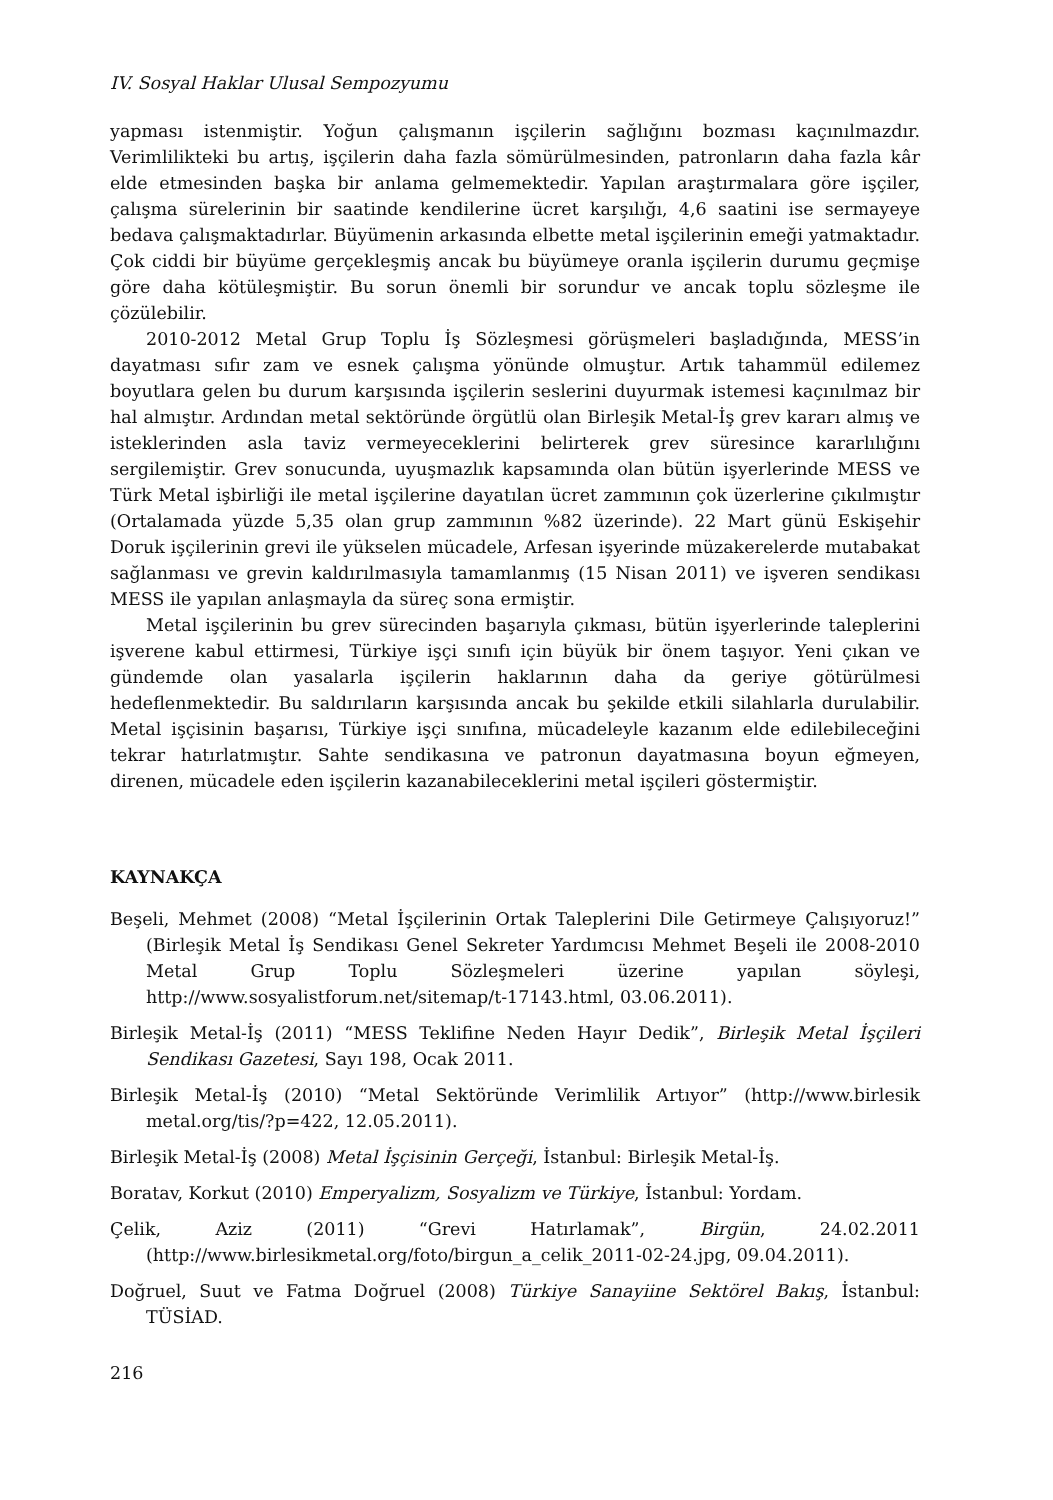IV. Sosyal Haklar Ulusal Sempozyumu
yapması istenmiştir. Yoğun çalışmanın işçilerin sağlığını bozması kaçınılmazdır. Verimlilikteki bu artış, işçilerin daha fazla sömürülmesinden, patronların daha fazla kâr elde etmesinden başka bir anlama gelmemektedir. Yapılan araştırmalara göre işçiler, çalışma sürelerinin bir saatinde kendilerine ücret karşılığı, 4,6 saatini ise sermayeye bedava çalışmaktadırlar. Büyümenin arkasında elbette metal işçilerinin emeği yatmaktadır. Çok ciddi bir büyüme gerçekleşmiş ancak bu büyümeye oranla işçilerin durumu geçmişe göre daha kötüleşmiştir. Bu sorun önemli bir sorundur ve ancak toplu sözleşme ile çözülebilir.
2010-2012 Metal Grup Toplu İş Sözleşmesi görüşmeleri başladığında, MESS’in dayatması sıfır zam ve esnek çalışma yönünde olmuştur. Artık tahammül edilemez boyutlara gelen bu durum karşısında işçilerin seslerini duyurmak istemesi kaçınılmaz bir hal almıştır. Ardından metal sektöründe örgütlü olan Birleşik Metal-İş grev kararı almış ve isteklerinden asla taviz vermeyeceklerini belirterek grev süresince kararlılığını sergilemiştir. Grev sonucunda, uyuşmazlık kapsamında olan bütün işyerlerinde MESS ve Türk Metal işbirliği ile metal işçilerine dayatılan ücret zammının çok üzerlerine çıkılmıştır (Ortalamada yüzde 5,35 olan grup zammının %82 üzerinde). 22 Mart günü Eskişehir Doruk işçilerinin grevi ile yükselen mücadele, Arfesan işyerinde müzakerelerde mutabakat sağlanması ve grevin kaldırılmasıyla tamamlanmış (15 Nisan 2011) ve işveren sendikası MESS ile yapılan anlaşmayla da süreç sona ermiştir.
Metal işçilerinin bu grev sürecinden başarıyla çıkması, bütün işyerlerinde taleplerini işverene kabul ettirmesi, Türkiye işçi sınıfı için büyük bir önem taşıyor. Yeni çıkan ve gündemde olan yasalarla işçilerin haklarının daha da geriye götürülmesi hedeflenmektedir. Bu saldırıların karşısında ancak bu şekilde etkili silahlarla durulabilir. Metal işçisinin başarısı, Türkiye işçi sınıfına, mücadeleyle kazanım elde edilebileceğini tekrar hatırlatmıştır. Sahte sendikasına ve patronun dayatmasına boyun eğmeyen, direnen, mücadele eden işçilerin kazanabileceklerini metal işçileri göstermiştir.
KAYNAKÇA
Beşeli, Mehmet (2008) “Metal İşçilerinin Ortak Taleplerini Dile Getirmeye Çalışıyoruz!” (Birleşik Metal İş Sendikası Genel Sekreter Yardımcısı Mehmet Beşeli ile 2008-2010 Metal Grup Toplu Sözleşmeleri üzerine yapılan söyleşi, http://www.sosyalistforum.net/sitemap/t-17143.html, 03.06.2011).
Birleşik Metal-İş (2011) “MESS Teklifine Neden Hayır Dedik”, Birleşik Metal İşçileri Sendikası Gazetesi, Sayı 198, Ocak 2011.
Birleşik Metal-İş (2010) “Metal Sektöründe Verimlilik Artıyor” (http://www.birlesik metal.org/tis/?p=422, 12.05.2011).
Birleşik Metal-İş (2008) Metal İşçisinin Gerçeği, İstanbul: Birleşik Metal-İş.
Boratav, Korkut (2010) Emperyalizm, Sosyalizm ve Türkiye, İstanbul: Yordam.
Çelik, Aziz (2011) “Grevi Hatırlamak”, Birgün, 24.02.2011 (http://www.birlesikmetal.org/foto/birgun_a_celik_2011-02-24.jpg, 09.04.2011).
Doğruel, Suut ve Fatma Doğruel (2008) Türkiye Sanayiine Sektörel Bakış, İstanbul: TÜSİAD.
216